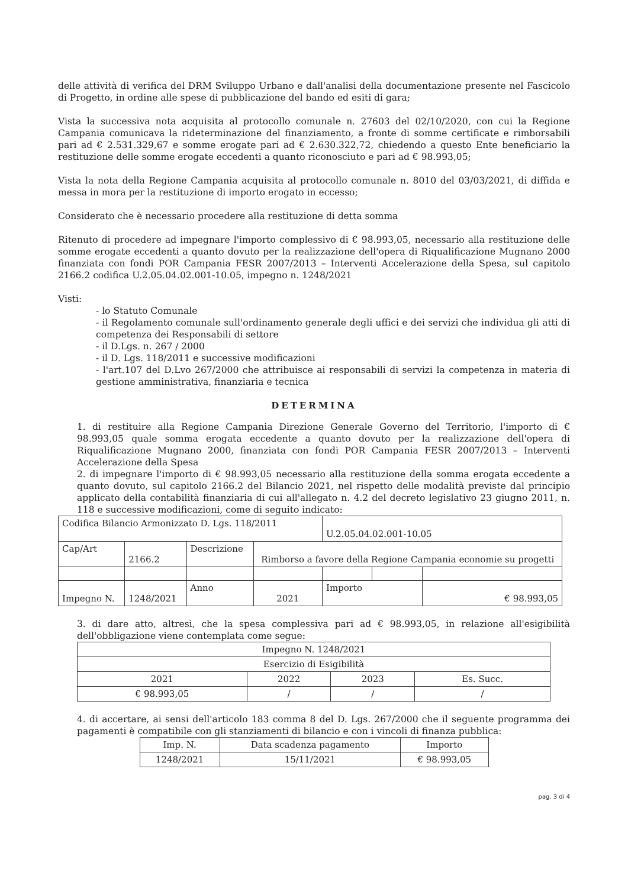delle attività di verifica del DRM Sviluppo Urbano e dall'analisi della documentazione presente nel Fascicolo di Progetto, in ordine alle spese di pubblicazione del bando ed esiti di gara;
Vista la successiva nota acquisita al protocollo comunale n. 27603 del 02/10/2020, con cui la Regione Campania comunicava la rideterminazione del finanziamento, a fronte di somme certificate e rimborsabili pari ad € 2.531.329,67 e somme erogate pari ad € 2.630.322,72, chiedendo a questo Ente beneficiario la restituzione delle somme erogate eccedenti a quanto riconosciuto e pari ad € 98.993,05;
Vista la nota della Regione Campania acquisita al protocollo comunale n. 8010 del 03/03/2021, di diffida e messa in mora per la restituzione di importo erogato in eccesso;
Considerato che è necessario procedere alla restituzione di detta somma
Ritenuto di procedere ad impegnare l'importo complessivo di € 98.993,05, necessario alla restituzione delle somme erogate eccedenti a quanto dovuto per la realizzazione dell'opera di Riqualificazione Mugnano 2000 finanziata con fondi POR Campania FESR 2007/2013 – Interventi Accelerazione della Spesa, sul capitolo 2166.2 codifica U.2.05.04.02.001-10.05, impegno n. 1248/2021
Visti:
- lo Statuto Comunale
- il Regolamento comunale sull'ordinamento generale degli uffici e dei servizi che individua gli atti di competenza dei Responsabili di settore
- il D.Lgs. n. 267 / 2000
- il D. Lgs. 118/2011 e successive modificazioni
- l'art.107 del D.Lvo 267/2000 che attribuisce ai responsabili di servizi la competenza in materia di gestione amministrativa, finanziaria e tecnica
DETERMINA
1. di restituire alla Regione Campania Direzione Generale Governo del Territorio, l'importo di € 98.993,05 quale somma erogata eccedente a quanto dovuto per la realizzazione dell'opera di Riqualificazione Mugnano 2000, finanziata con fondi POR Campania FESR 2007/2013 – Interventi Accelerazione della Spesa
2. di impegnare l'importo di € 98.993,05 necessario alla restituzione della somma erogata eccedente a quanto dovuto, sul capitolo 2166.2 del Bilancio 2021, nel rispetto delle modalità previste dal principio applicato della contabilità finanziaria di cui all'allegato n. 4.2 del decreto legislativo 23 giugno 2011, n. 118 e successive modificazioni, come di seguito indicato:
| Codifica Bilancio Armonizzato D. Lgs. 118/2011 | | | | U.2.05.04.02.001-10.05 | | |
| Cap/Art | 2166.2 | Descrizione | Rimborso a favore della Regione Campania economie su progetti | | | |
| Impegno N. | 1248/2021 | Anno | 2021 | Importo | | € 98.993,05 |
3. di dare atto, altresì, che la spesa complessiva pari ad € 98.993,05, in relazione all'esigibilità dell'obbligazione viene contemplata come segue:
| Impegno N. 1248/2021 | | | |
| Esercizio di Esigibilità | | | |
| 2021 | 2022 | 2023 | Es. Succ. |
| € 98.993,05 | / | / | / |
4. di accertare, ai sensi dell'articolo 183 comma 8 del D. Lgs. 267/2000 che il seguente programma dei pagamenti è compatibile con gli stanziamenti di bilancio e con i vincoli di finanza pubblica:
| Imp. N. | Data scadenza pagamento | Importo |
| 1248/2021 | 15/11/2021 | € 98.993,05 |
pag. 3 di 4